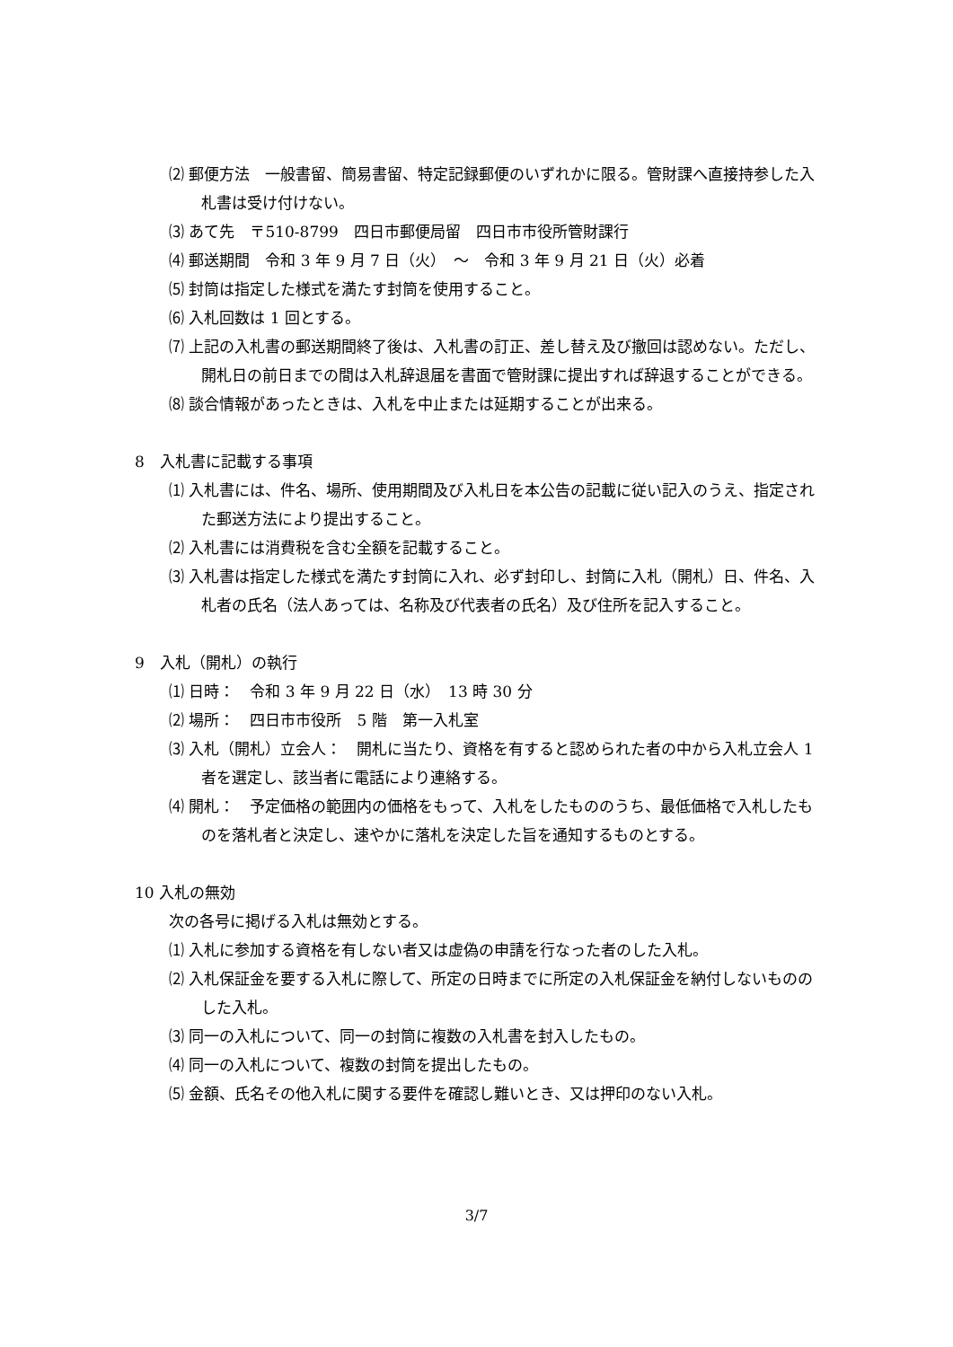⑵ 郵便方法　一般書留、簡易書留、特定記録郵便のいずれかに限る。管財課へ直接持参した入札書は受け付けない。
⑶ あて先　〒510-8799　四日市郵便局留　四日市市役所管財課行
⑷ 郵送期間　令和 3 年 9 月 7 日（火）　～　令和 3 年 9 月 21 日（火）必着
⑸ 封筒は指定した様式を満たす封筒を使用すること。
⑹ 入札回数は 1 回とする。
⑺ 上記の入札書の郵送期間終了後は、入札書の訂正、差し替え及び撤回は認めない。ただし、開札日の前日までの間は入札辞退届を書面で管財課に提出すれば辞退することができる。
⑻ 談合情報があったときは、入札を中止または延期することが出来る。
8　入札書に記載する事項
⑴ 入札書には、件名、場所、使用期間及び入札日を本公告の記載に従い記入のうえ、指定された郵送方法により提出すること。
⑵ 入札書には消費税を含む全額を記載すること。
⑶ 入札書は指定した様式を満たす封筒に入れ、必ず封印し、封筒に入札（開札）日、件名、入札者の氏名（法人あっては、名称及び代表者の氏名）及び住所を記入すること。
9　入札（開札）の執行
⑴ 日時：　令和 3 年 9 月 22 日（水）　13 時 30 分
⑵ 場所：　四日市市役所　5 階　第一入札室
⑶ 入札（開札）立会人：　開札に当たり、資格を有すると認められた者の中から入札立会人 1 者を選定し、該当者に電話により連絡する。
⑷ 開札：　予定価格の範囲内の価格をもって、入札をしたもののうち、最低価格で入札したものを落札者と決定し、速やかに落札を決定した旨を通知するものとする。
10 入札の無効
次の各号に掲げる入札は無効とする。
⑴ 入札に参加する資格を有しない者又は虚偽の申請を行なった者のした入札。
⑵ 入札保証金を要する入札に際して、所定の日時までに所定の入札保証金を納付しないもののした入札。
⑶ 同一の入札について、同一の封筒に複数の入札書を封入したもの。
⑷ 同一の入札について、複数の封筒を提出したもの。
⑸ 金額、氏名その他入札に関する要件を確認し難いとき、又は押印のない入札。
3/7